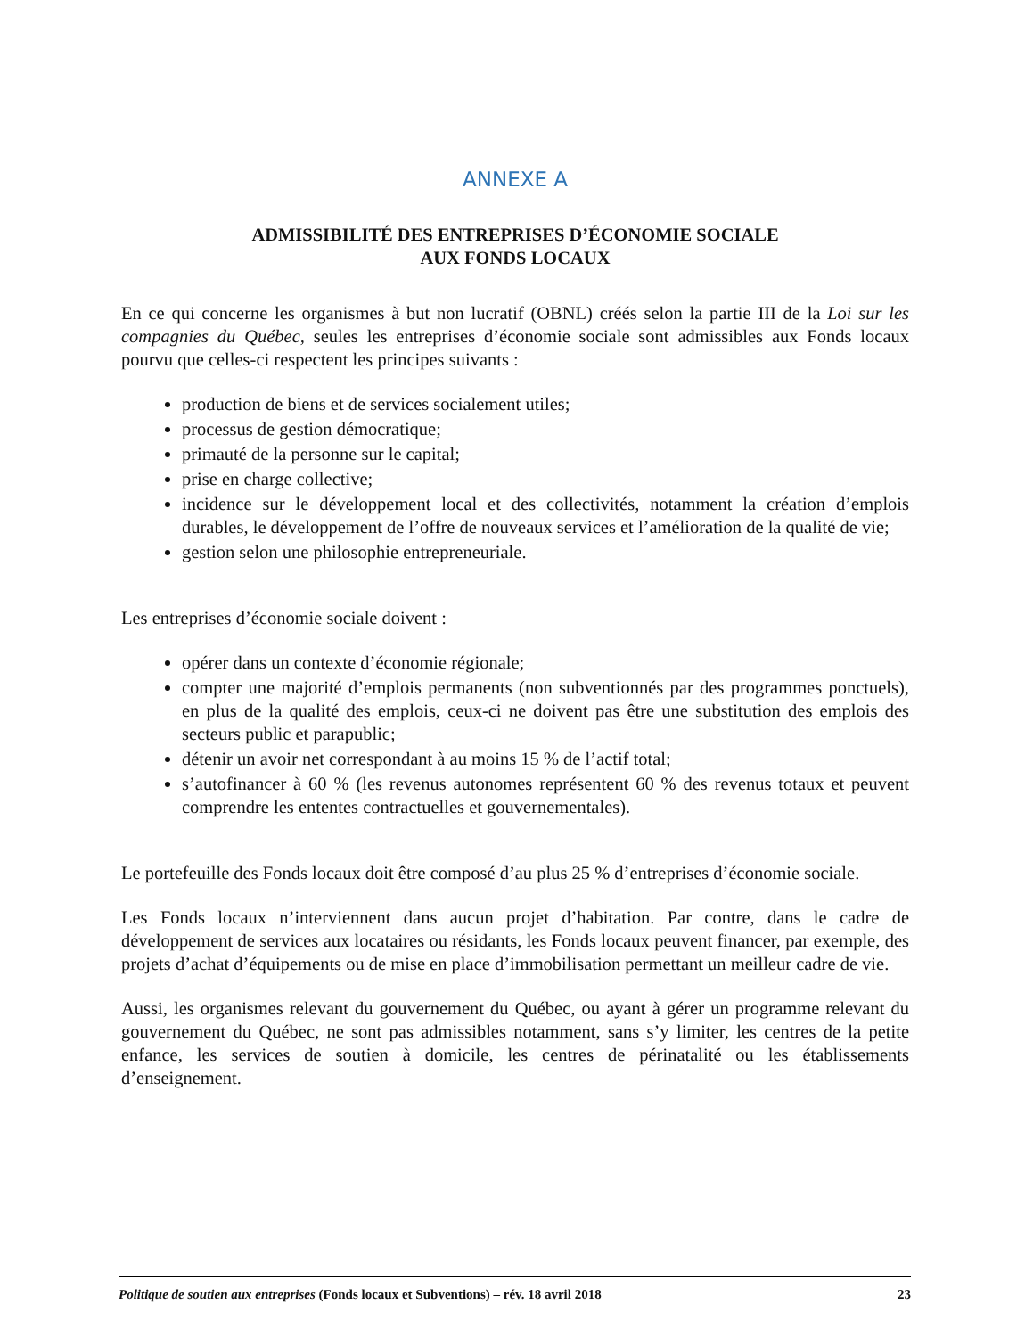ANNEXE A
ADMISSIBILITÉ DES ENTREPRISES D’ÉCONOMIE SOCIALE
AUX FONDS LOCAUX
En ce qui concerne les organismes à but non lucratif (OBNL) créés selon la partie III de la Loi sur les compagnies du Québec, seules les entreprises d’économie sociale sont admissibles aux Fonds locaux pourvu que celles-ci respectent les principes suivants :
production de biens et de services socialement utiles;
processus de gestion démocratique;
primauté de la personne sur le capital;
prise en charge collective;
incidence sur le développement local et des collectivités, notamment la création d’emplois durables, le développement de l’offre de nouveaux services et l’amélioration de la qualité de vie;
gestion selon une philosophie entrepreneuriale.
Les entreprises d’économie sociale doivent :
opérer dans un contexte d’économie régionale;
compter une majorité d’emplois permanents (non subventionnés par des programmes ponctuels), en plus de la qualité des emplois, ceux-ci ne doivent pas être une substitution des emplois des secteurs public et parapublic;
détenir un avoir net correspondant à au moins 15 % de l’actif total;
s’autofinancer à 60 % (les revenus autonomes représentent 60 % des revenus totaux et peuvent comprendre les ententes contractuelles et gouvernementales).
Le portefeuille des Fonds locaux doit être composé d’au plus 25 % d’entreprises d’économie sociale.
Les Fonds locaux n’interviennent dans aucun projet d’habitation. Par contre, dans le cadre de développement de services aux locataires ou résidants, les Fonds locaux peuvent financer, par exemple, des projets d’achat d’équipements ou de mise en place d’immobilisation permettant un meilleur cadre de vie.
Aussi, les organismes relevant du gouvernement du Québec, ou ayant à gérer un programme relevant du gouvernement du Québec, ne sont pas admissibles notamment, sans s’y limiter, les centres de la petite enfance, les services de soutien à domicile, les centres de périnatalité ou les établissements d’enseignement.
Politique de soutien aux entreprises (Fonds locaux et Subventions) – rév. 18 avril 2018 23